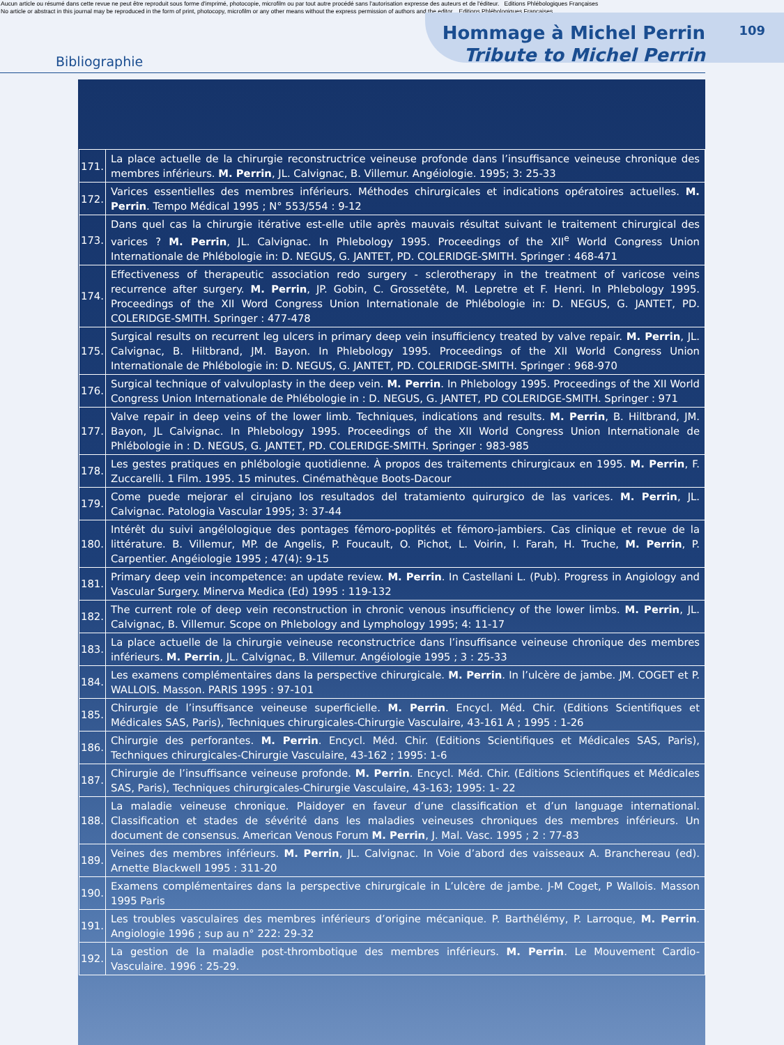Aucun article ou résumé dans cette revue ne peut être reproduit sous forme d'imprimé, photocopie, microfilm ou par tout autre procédé sans l'autorisation expresse des auteurs et de l'éditeur. Editions Phlébologiques Françaises
No article or abstract in this journal may be reproduced in the form of print, photocopy, microfilm or any other means without the express permission of authors and the editor. Editions Phlébologiques Françaises
Bibliographie
Hommage à Michel Perrin
Tribute to Michel Perrin
109
| 171. | La place actuelle de la chirurgie reconstructrice veineuse profonde dans l’insuffisance veineuse chronique des membres inférieurs. M. Perrin , JL. Calvignac, B. Villemur. Angéiologie. 1995; 3: 25-33 |
| 172. | Varices essentielles des membres inférieurs. Méthodes chirurgicales et indications opératoires actuelles. M. Perrin . Tempo Médical 1995 ; N° 553/554 : 9-12 |
| 173. | Dans quel cas la chirurgie itérative est-elle utile après mauvais résultat suivant le traitement chirurgical des varices ? M. Perrin , JL. Calvignac. In Phlebology 1995. Proceedings of the XII<sup>e</sup> World Congress Union Internationale de Phlébologie in: D. NEGUS, G. JANTET, PD. COLERIDGE-SMITH. Springer : 468-471 |
| 174. | Effectiveness of therapeutic association redo surgery - sclerotherapy in the treatment of varicose veins recurrence after surgery. M. Perrin , JP. Gobin, C. Grossetête, M. Lepretre et F. Henri. In Phlebology 1995. Proceedings of the XII Word Congress Union Internationale de Phlébologie in: D. NEGUS, G. JANTET, PD. COLERIDGE-SMITH. Springer : 477-478 |
| 175. | Surgical results on recurrent leg ulcers in primary deep vein insufficiency treated by valve repair. M. Perrin , JL. Calvignac, B. Hiltbrand, JM. Bayon. In Phlebology 1995. Proceedings of the XII World Congress Union Internationale de Phlébologie in: D. NEGUS, G. JANTET, PD. COLERIDGE-SMITH. Springer : 968-970 |
| 176. | Surgical technique of valvuloplasty in the deep vein. M. Perrin . In Phlebology 1995. Proceedings of the XII World Congress Union Internationale de Phlébologie in : D. NEGUS, G. JANTET, PD COLERIDGE-SMITH. Springer : 971 |
| 177. | Valve repair in deep veins of the lower limb. Techniques, indications and results. M. Perrin , B. Hiltbrand, JM. Bayon, JL Calvignac. In Phlebology 1995. Proceedings of the XII World Congress Union Internationale de Phlébologie in : D. NEGUS, G. JANTET, PD. COLERIDGE-SMITH. Springer : 983-985 |
| 178. | Les gestes pratiques en phlébologie quotidienne. À propos des traitements chirurgicaux en 1995. M. Perrin , F. Zuccarelli. 1 Film. 1995. 15 minutes. Cinémathèque Boots-Dacour |
| 179. | Come puede mejorar el cirujano los resultados del tratamiento quirurgico de las varices. M. Perrin , JL. Calvignac. Patologia Vascular 1995; 3: 37-44 |
| 180. | Intérêt du suivi angélologique des pontages fémoro-poplités et fémoro-jambiers. Cas clinique et revue de la littérature. B. Villemur, MP. de Angelis, P. Foucault, O. Pichot, L. Voirin, I. Farah, H. Truche, M. Perrin , P. Carpentier. Angéiologie 1995 ; 47(4): 9-15 |
| 181. | Primary deep vein incompetence: an update review. M. Perrin . In Castellani L. (Pub). Progress in Angiology and Vascular Surgery. Minerva Medica (Ed) 1995 : 119-132 |
| 182. | The current role of deep vein reconstruction in chronic venous insufficiency of the lower limbs. M. Perrin , JL. Calvignac, B. Villemur. Scope on Phlebology and Lymphology 1995; 4: 11-17 |
| 183. | La place actuelle de la chirurgie veineuse reconstructrice dans l’insuffisance veineuse chronique des membres inférieurs. M. Perrin , JL. Calvignac, B. Villemur. Angéiologie 1995 ; 3 : 25-33 |
| 184. | Les examens complémentaires dans la perspective chirurgicale. M. Perrin . In l’ulcère de jambe. JM. COGET et P. WALLOIS. Masson. PARIS 1995 : 97-101 |
| 185. | Chirurgie de l’insuffisance veineuse superficielle. M. Perrin . Encycl. Méd. Chir. (Editions Scientifiques et Médicales SAS, Paris), Techniques chirurgicales-Chirurgie Vasculaire, 43-161 A ; 1995 : 1-26 |
| 186. | Chirurgie des perforantes. M. Perrin . Encycl. Méd. Chir. (Editions Scientifiques et Médicales SAS, Paris), Techniques chirurgicales-Chirurgie Vasculaire, 43-162 ; 1995: 1-6 |
| 187. | Chirurgie de l’insuffisance veineuse profonde. M. Perrin . Encycl. Méd. Chir. (Editions Scientifiques et Médicales SAS, Paris), Techniques chirurgicales-Chirurgie Vasculaire, 43-163; 1995: 1- 22 |
| 188. | La maladie veineuse chronique. Plaidoyer en faveur d’une classification et d’un language international. Classification et stades de sévérité dans les maladies veineuses chroniques des membres inférieurs. Un document de consensus. American Venous Forum M. Perrin , J. Mal. Vasc. 1995 ; 2 : 77-83 |
| 189. | Veines des membres inférieurs. M. Perrin , JL. Calvignac. In Voie d’abord des vaisseaux A. Branchereau (ed). Arnette Blackwell 1995 : 311-20 |
| 190. | Examens complémentaires dans la perspective chirurgicale in L’ulcère de jambe. J-M Coget, P Wallois. Masson 1995 Paris |
| 191. | Les troubles vasculaires des membres inférieurs d’origine mécanique. P. Barthélémy, P. Larroque, M. Perrin . Angiologie 1996 ; sup au n° 222: 29-32 |
| 192. | La gestion de la maladie post-thrombotique des membres inférieurs. M. Perrin . Le Mouvement Cardio-Vasculaire. 1996 : 25-29. |